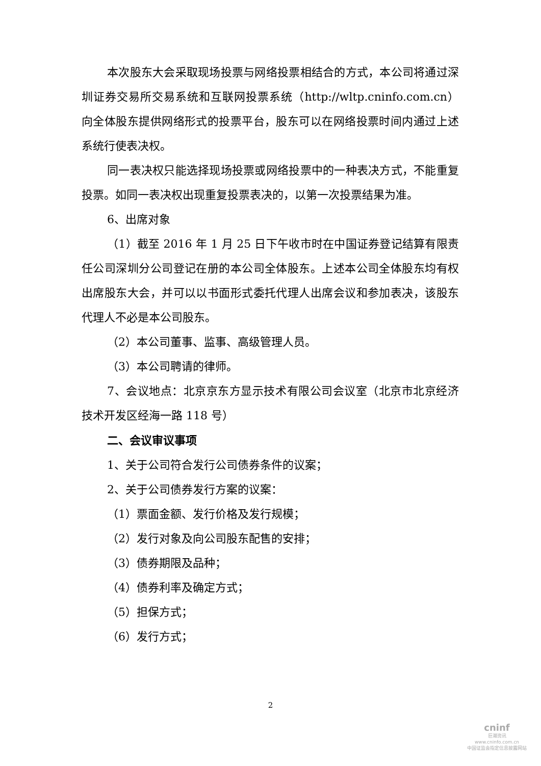本次股东大会采取现场投票与网络投票相结合的方式，本公司将通过深圳证券交易所交易系统和互联网投票系统（http://wltp.cninfo.com.cn）向全体股东提供网络形式的投票平台，股东可以在网络投票时间内通过上述系统行使表决权。
同一表决权只能选择现场投票或网络投票中的一种表决方式，不能重复投票。如同一表决权出现重复投票表决的，以第一次投票结果为准。
6、出席对象
（1）截至 2016 年 1 月 25 日下午收市时在中国证券登记结算有限责任公司深圳分公司登记在册的本公司全体股东。上述本公司全体股东均有权出席股东大会，并可以以书面形式委托代理人出席会议和参加表决，该股东代理人不必是本公司股东。
（2）本公司董事、监事、高级管理人员。
（3）本公司聘请的律师。
7、会议地点：北京京东方显示技术有限公司会议室（北京市北京经济技术开发区经海一路 118 号）
二、会议审议事项
1、关于公司符合发行公司债券条件的议案；
2、关于公司债券发行方案的议案：
（1）票面金额、发行价格及发行规模；
（2）发行对象及向公司股东配售的安排；
（3）债券期限及品种；
（4）债券利率及确定方式；
（5）担保方式；
（6）发行方式；
2
cninf
巨潮资讯
www.cninfo.com.cn
中国证监会指定信息披露网站